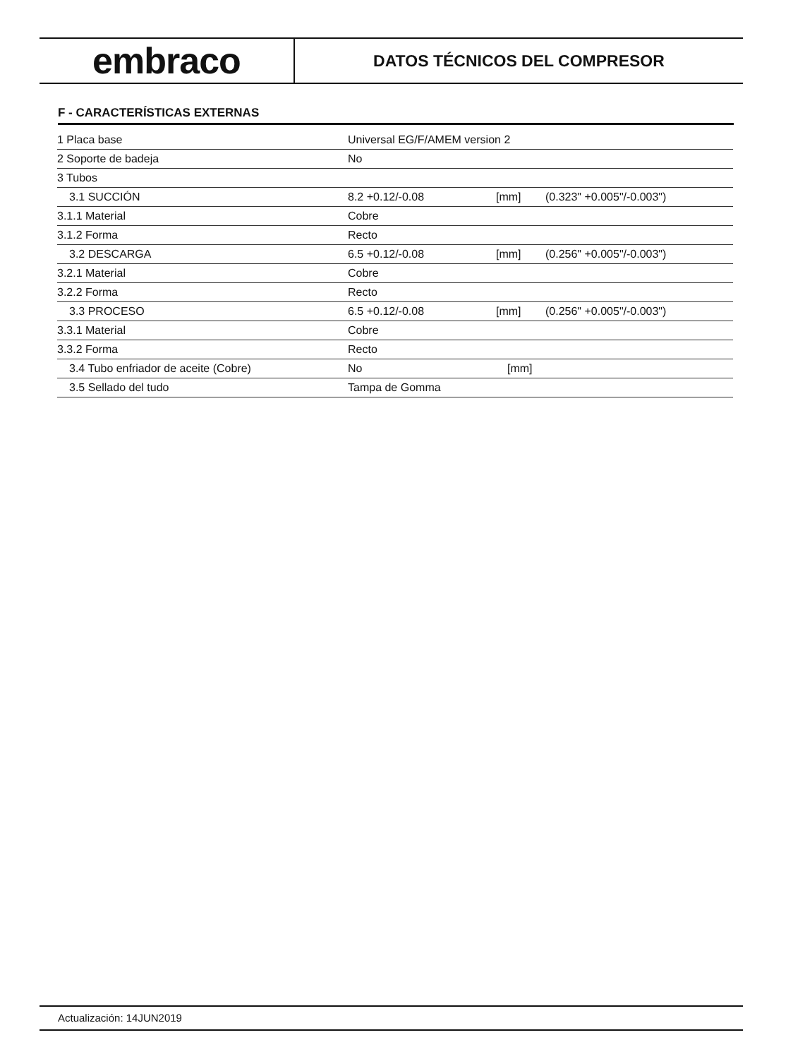embraco
DATOS TÉCNICOS DEL COMPRESOR
F - CARACTERÍSTICAS EXTERNAS
| 1 Placa base | Universal EG/F/AMEM version 2 | | |
| 2 Soporte de badeja | No | | |
| 3 Tubos | | | |
| 3.1 SUCCIÓN | 8.2 +0.12/-0.08 | [mm] | (0.323" +0.005"/-0.003") |
| 3.1.1 Material | Cobre | | |
| 3.1.2 Forma | Recto | | |
| 3.2 DESCARGA | 6.5 +0.12/-0.08 | [mm] | (0.256" +0.005"/-0.003") |
| 3.2.1 Material | Cobre | | |
| 3.2.2 Forma | Recto | | |
| 3.3 PROCESO | 6.5 +0.12/-0.08 | [mm] | (0.256" +0.005"/-0.003") |
| 3.3.1 Material | Cobre | | |
| 3.3.2 Forma | Recto | | |
| 3.4 Tubo enfriador de aceite (Cobre) | No | [mm] | |
| 3.5 Sellado del tudo | Tampa de Gomma | | |
Actualización: 14JUN2019